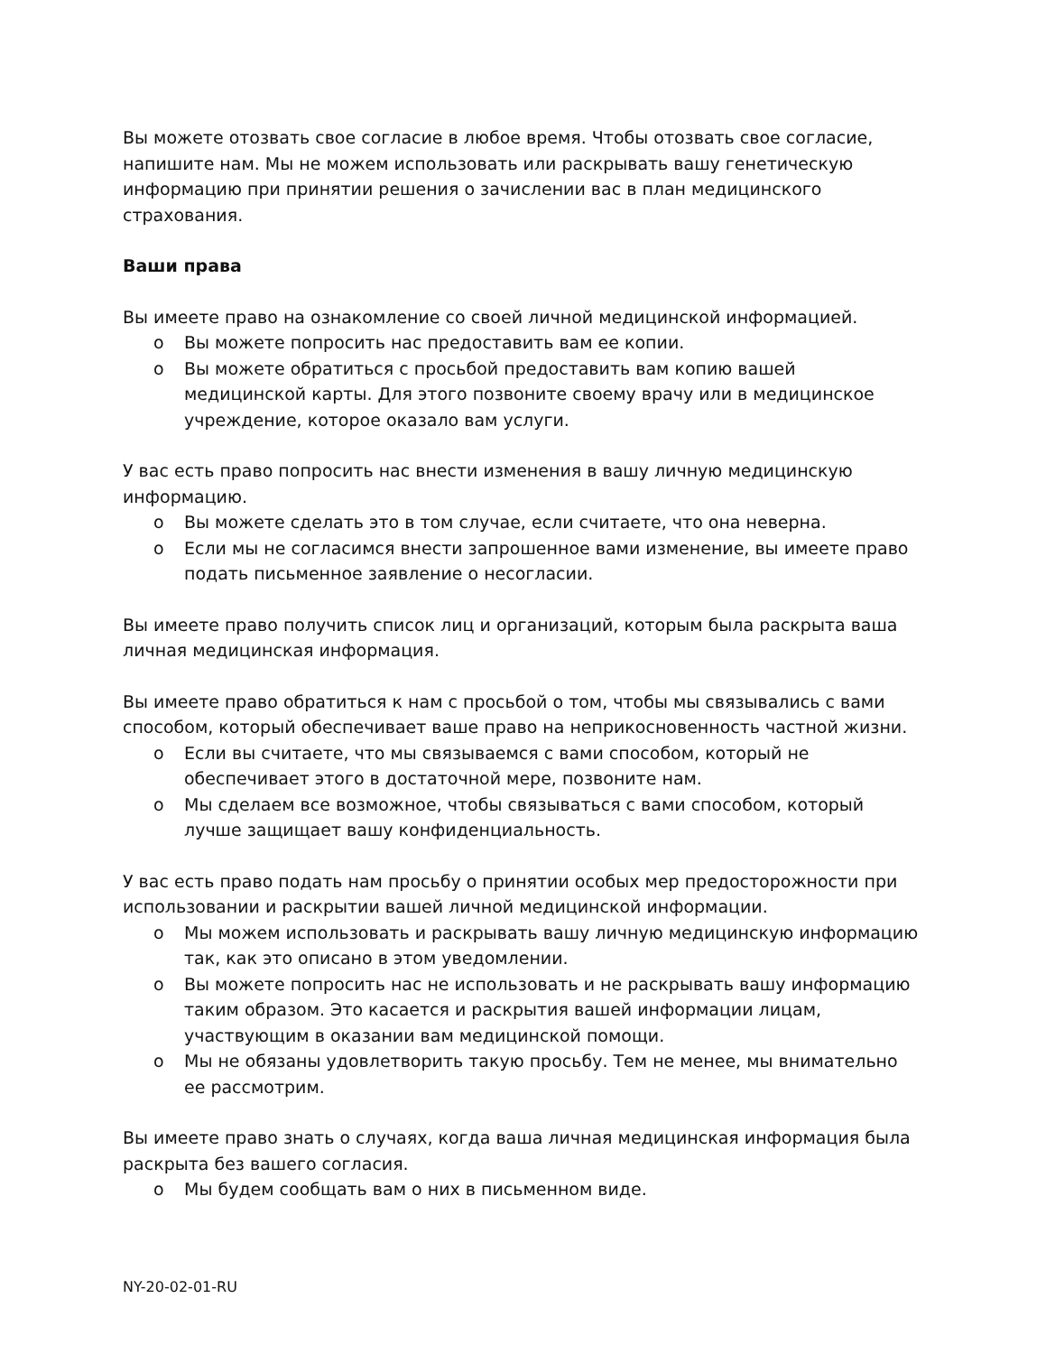Вы можете отозвать свое согласие в любое время. Чтобы отозвать свое согласие, напишите нам. Мы не можем использовать или раскрывать вашу генетическую информацию при принятии решения о зачислении вас в план медицинского страхования.
Ваши права
Вы имеете право на ознакомление со своей личной медицинской информацией.
o Вы можете попросить нас предоставить вам ее копии.
o Вы можете обратиться с просьбой предоставить вам копию вашей медицинской карты. Для этого позвоните своему врачу или в медицинское учреждение, которое оказало вам услуги.
У вас есть право попросить нас внести изменения в вашу личную медицинскую информацию.
o Вы можете сделать это в том случае, если считаете, что она неверна.
o Если мы не согласимся внести запрошенное вами изменение, вы имеете право подать письменное заявление о несогласии.
Вы имеете право получить список лиц и организаций, которым была раскрыта ваша личная медицинская информация.
Вы имеете право обратиться к нам с просьбой о том, чтобы мы связывались с вами способом, который обеспечивает ваше право на неприкосновенность частной жизни.
o Если вы считаете, что мы связываемся с вами способом, который не обеспечивает этого в достаточной мере, позвоните нам.
o Мы сделаем все возможное, чтобы связываться с вами способом, который лучше защищает вашу конфиденциальность.
У вас есть право подать нам просьбу о принятии особых мер предосторожности при использовании и раскрытии вашей личной медицинской информации.
o Мы можем использовать и раскрывать вашу личную медицинскую информацию так, как это описано в этом уведомлении.
o Вы можете попросить нас не использовать и не раскрывать вашу информацию таким образом. Это касается и раскрытия вашей информации лицам, участвующим в оказании вам медицинской помощи.
o Мы не обязаны удовлетворить такую просьбу. Тем не менее, мы внимательно ее рассмотрим.
Вы имеете право знать о случаях, когда ваша личная медицинская информация была раскрыта без вашего согласия.
o Мы будем сообщать вам о них в письменном виде.
NY-20-02-01-RU